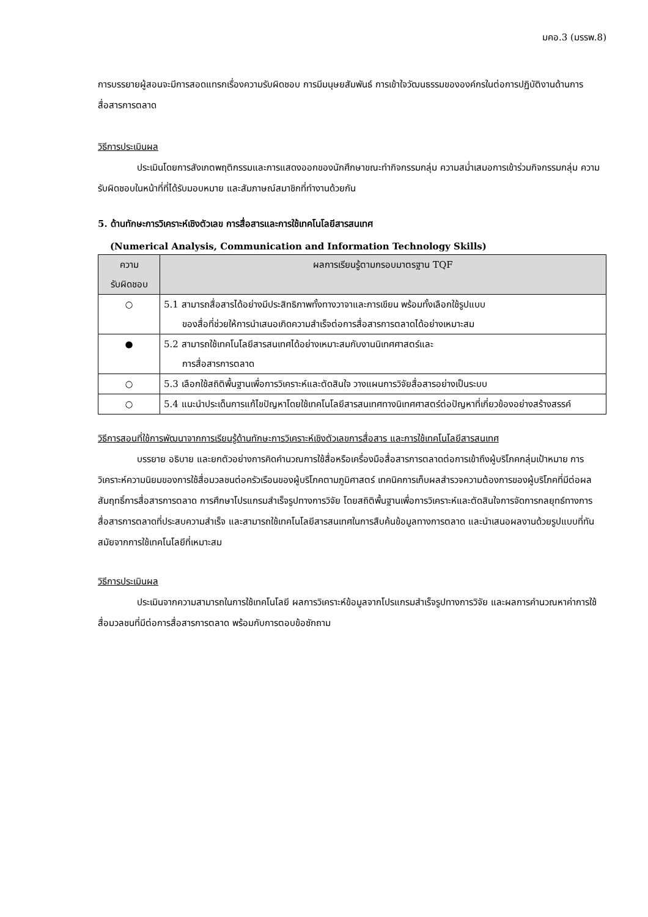มคอ.3 (มรรพ.8)
การบรรยายผู้สอนจะมีการสอดแทรกเรื่องความรับผิดชอบ การมีมนุษยสัมพันธ์ การเข้าใจวัฒนธรรมขององค์กรในต่อการปฏิบัติงานด้านการสื่อสารการตลาด
วิธีการประเมินผล
ประเมินโดยการสังเกตพฤติกรรมและการแสดงออกของนักศึกษาขณะทำกิจกรรมกลุ่ม ความสม่ำเสมอการเข้าร่วมกิจกรรมกลุ่ม ความรับผิดชอบในหน้าที่ที่ได้รับมอบหมาย และสัมภาษณ์สมาชิกที่ทำงานด้วยกัน
5. ด้านทักษะการวิเคราะห์เชิงตัวเลข การสื่อสารและการใช้เทคโนโลยีสารสนเทศ
(Numerical Analysis, Communication and Information Technology Skills)
| ความ รับผิดชอบ | ผลการเรียนรู้ตามกรอบมาตรฐาน TQF |
| --- | --- |
| ○ | 5.1 สามารถสื่อสารได้อย่างมีประสิทธิภาพทั้งทางวาจาและการเขียน พร้อมทั้งเลือกใช้รูปแบบ ของสื่อที่ช่วยให้การนำเสนอเกิดความสำเร็จต่อการสื่อสารการตลาดได้อย่างเหมาะสม |
| ● | 5.2 สามารถใช้เทคโนโลยีสารสนเทศได้อย่างเหมาะสมกับงานนิเทศศาสตร์และ การสื่อสารการตลาด |
| ○ | 5.3 เลือกใช้สถิติพื้นฐานเพื่อการวิเคราะห์และตัดสินใจ วางแผนการวิจัยสื่อสารอย่างเป็นระบบ |
| ○ | 5.4 แนะนำประเด็นการแก้ไขปัญหาโดยใช้เทคโนโลยีสารสนเทศทางนิเทศศาสตร์ต่อปัญหาที่เกี่ยวข้องอย่างสร้างสรรค์ |
วิธีการสอนที่ใช้การพัฒนาจากการเรียนรู้ด้านทักษะการวิเคราะห์เชิงตัวเลขการสื่อสาร และการใช้เทคโนโลยีสารสนเทศ
บรรยาย อธิบาย และยกตัวอย่างการคิดคำนวณการใช้สื่อหรือเครื่องมือสื่อสารการตลาดต่อการเข้าถึงผู้บริโภคกลุ่มเป้าหมาย การวิเคราะห์ความนิยมของการใช้สื่อมวลชนต่อครัวเรือนของผู้บริโภคตามภูมิศาสตร์ เทคนิคการเก็บผลสำรวจความต้องการของผู้บริโภคที่มีต่อผลสัมฤทธิ์การสื่อสารการตลาด การศึกษาโปรแกรมสำเร็จรูปทางการวิจัย โดยสถิติพื้นฐานเพื่อการวิเคราะห์และตัดสินใจการจัดการกลยุทธ์ทางการสื่อสารการตลาดที่ประสบความสำเร็จ และสามารถใช้เทคโนโลยีสารสนเทศในการสืบค้นข้อมูลทางการตลาด และนำเสนอผลงานด้วยรูปแบบที่ทันสมัยจากการใช้เทคโนโลยีที่เหมาะสม
วิธีการประเมินผล
ประเมินจากความสามารถในการใช้เทคโนโลยี ผลการวิเคราะห์ข้อมูลจากโปรแกรมสำเร็จรูปทางการวิจัย และผลการคำนวณหาค่าการใช้สื่อมวลชนที่มีต่อการสื่อสารการตลาด พร้อมกับการตอบข้อซักถาม